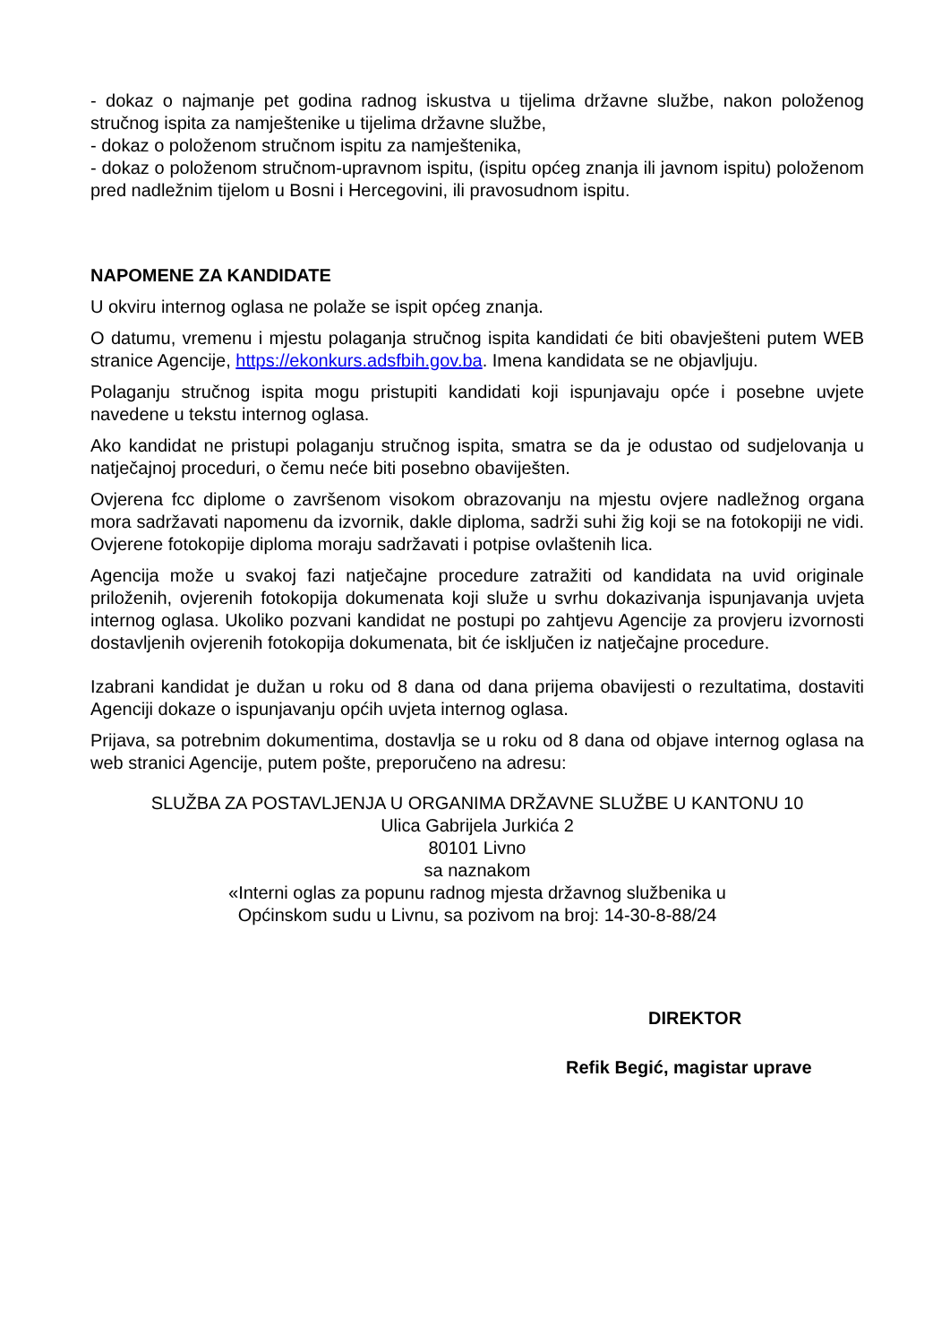- dokaz o najmanje pet godina radnog iskustva u tijelima državne službe, nakon položenog stručnog ispita za namještenike u tijelima državne službe,
- dokaz o položenom stručnom ispitu za namještenika,
- dokaz o položenom stručnom-upravnom ispitu, (ispitu općeg znanja ili javnom ispitu) položenom pred nadležnim tijelom u Bosni i Hercegovini, ili pravosudnom ispitu.
NAPOMENE ZA KANDIDATE
U okviru internog oglasa ne polaže se ispit općeg znanja.
O datumu, vremenu i mjestu polaganja stručnog ispita kandidati će biti obavješteni putem WEB stranice Agencije, https://ekonkurs.adsfbih.gov.ba. Imena kandidata se ne objavljuju.
Polaganju stručnog ispita mogu pristupiti kandidati koji ispunjavaju opće i posebne uvjete navedene u tekstu internog oglasa.
Ako kandidat ne pristupi polaganju stručnog ispita, smatra se da je odustao od sudjelovanja u natječajnoj proceduri, o čemu neće biti posebno obaviješten.
Ovjerena fcc diplome o završenom visokom obrazovanju na mjestu ovjere nadležnog organa mora sadržavati napomenu da izvornik, dakle diploma, sadrži suhi žig koji se na fotokopiji ne vidi. Ovjerene fotokopije diploma moraju sadržavati i potpise ovlaštenih lica.
Agencija može u svakoj fazi natječajne procedure zatražiti od kandidata na uvid originale priloženih, ovjerenih fotokopija dokumenata koji služe u svrhu dokazivanja ispunjavanja uvjeta internog oglasa. Ukoliko pozvani kandidat ne postupi po zahtjevu Agencije za provjeru izvornosti dostavljenih ovjerenih fotokopija dokumenata, bit će isključen iz natječajne procedure.
Izabrani kandidat je dužan u roku od 8 dana od dana prijema obavijesti o rezultatima, dostaviti Agenciji dokaze o ispunjavanju općih uvjeta internog oglasa.
Prijava, sa potrebnim dokumentima, dostavlja se u roku od 8 dana od objave internog oglasa na web stranici Agencije, putem pošte, preporučeno na adresu:
SLUŽBA ZA POSTAVLJENJA U ORGANIMA DRŽAVNE SLUŽBE U KANTONU 10
Ulica Gabrijela Jurkića 2
80101 Livno
sa naznakom
«Interni oglas za popunu radnog mjesta državnog službenika u
Općinskom sudu u Livnu, sa pozivom na broj: 14-30-8-88/24
DIREKTOR
Refik Begić, magistar uprave